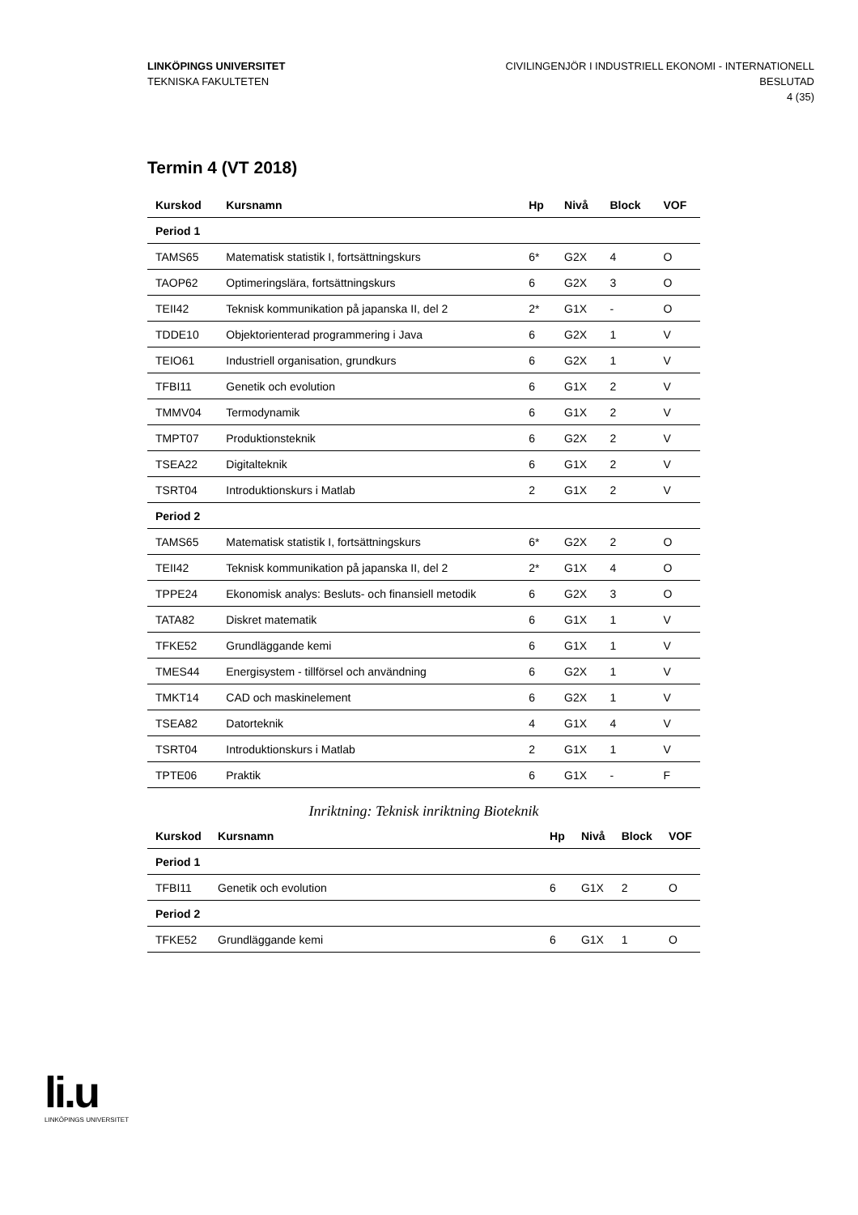LINKÖPINGS UNIVERSITET
TEKNISKA FAKULTETEN
CIVILINGENJÖR I INDUSTRIELL EKONOMI - INTERNATIONELL
BESLUTAD
4 (35)
Termin 4 (VT 2018)
| Kurskod | Kursnamn | Hp | Nivå | Block | VOF |
| --- | --- | --- | --- | --- | --- |
| Period 1 | | | | | |
| TAMS65 | Matematisk statistik I, fortsättningskurs | 6* | G2X | 4 | O |
| TAOP62 | Optimeringslära, fortsättningskurs | 6 | G2X | 3 | O |
| TEII42 | Teknisk kommunikation på japanska II, del 2 | 2* | G1X | - | O |
| TDDE10 | Objektorienterad programmering i Java | 6 | G2X | 1 | V |
| TEIO61 | Industriell organisation, grundkurs | 6 | G2X | 1 | V |
| TFBI11 | Genetik och evolution | 6 | G1X | 2 | V |
| TMMV04 | Termodynamik | 6 | G1X | 2 | V |
| TMPT07 | Produktionsteknik | 6 | G2X | 2 | V |
| TSEA22 | Digitalteknik | 6 | G1X | 2 | V |
| TSRT04 | Introduktionskurs i Matlab | 2 | G1X | 2 | V |
| Period 2 | | | | | |
| TAMS65 | Matematisk statistik I, fortsättningskurs | 6* | G2X | 2 | O |
| TEII42 | Teknisk kommunikation på japanska II, del 2 | 2* | G1X | 4 | O |
| TPPE24 | Ekonomisk analys: Besluts- och finansiell metodik | 6 | G2X | 3 | O |
| TATA82 | Diskret matematik | 6 | G1X | 1 | V |
| TFKE52 | Grundläggande kemi | 6 | G1X | 1 | V |
| TMES44 | Energisystem - tillförsel och användning | 6 | G2X | 1 | V |
| TMKT14 | CAD och maskinelement | 6 | G2X | 1 | V |
| TSEA82 | Datorteknik | 4 | G1X | 4 | V |
| TSRT04 | Introduktionskurs i Matlab | 2 | G1X | 1 | V |
| TPTE06 | Praktik | 6 | G1X | - | F |
Inriktning: Teknisk inriktning Bioteknik
| Kurskod | Kursnamn | Hp | Nivå | Block | VOF |
| --- | --- | --- | --- | --- | --- |
| Period 1 | | | | | |
| TFBI11 | Genetik och evolution | 6 | G1X | 2 | O |
| Period 2 | | | | | |
| TFKE52 | Grundläggande kemi | 6 | G1X | 1 | O |
li.u
LINKÖPINGS UNIVERSITET